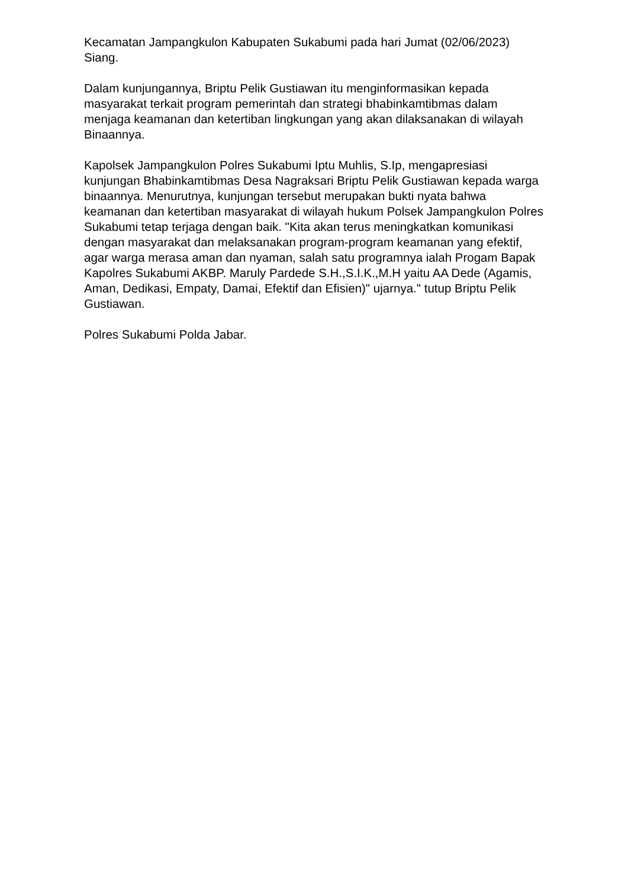Kecamatan Jampangkulon Kabupaten Sukabumi pada hari Jumat (02/06/2023) Siang.
Dalam kunjungannya, Briptu Pelik Gustiawan itu menginformasikan kepada masyarakat terkait program pemerintah dan strategi bhabinkamtibmas dalam menjaga keamanan dan ketertiban lingkungan yang akan dilaksanakan di wilayah Binaannya.
Kapolsek Jampangkulon Polres Sukabumi Iptu Muhlis, S.Ip, mengapresiasi kunjungan Bhabinkamtibmas Desa Nagraksari Briptu Pelik Gustiawan kepada warga binaannya. Menurutnya, kunjungan tersebut merupakan bukti nyata bahwa keamanan dan ketertiban masyarakat di wilayah hukum Polsek Jampangkulon Polres Sukabumi tetap terjaga dengan baik. "Kita akan terus meningkatkan komunikasi dengan masyarakat dan melaksanakan program-program keamanan yang efektif, agar warga merasa aman dan nyaman, salah satu programnya ialah Progam Bapak Kapolres Sukabumi AKBP. Maruly Pardede S.H.,S.I.K.,M.H yaitu AA Dede (Agamis, Aman, Dedikasi, Empaty, Damai, Efektif dan Efisien)" ujarnya." tutup Briptu Pelik Gustiawan.
Polres Sukabumi Polda Jabar.